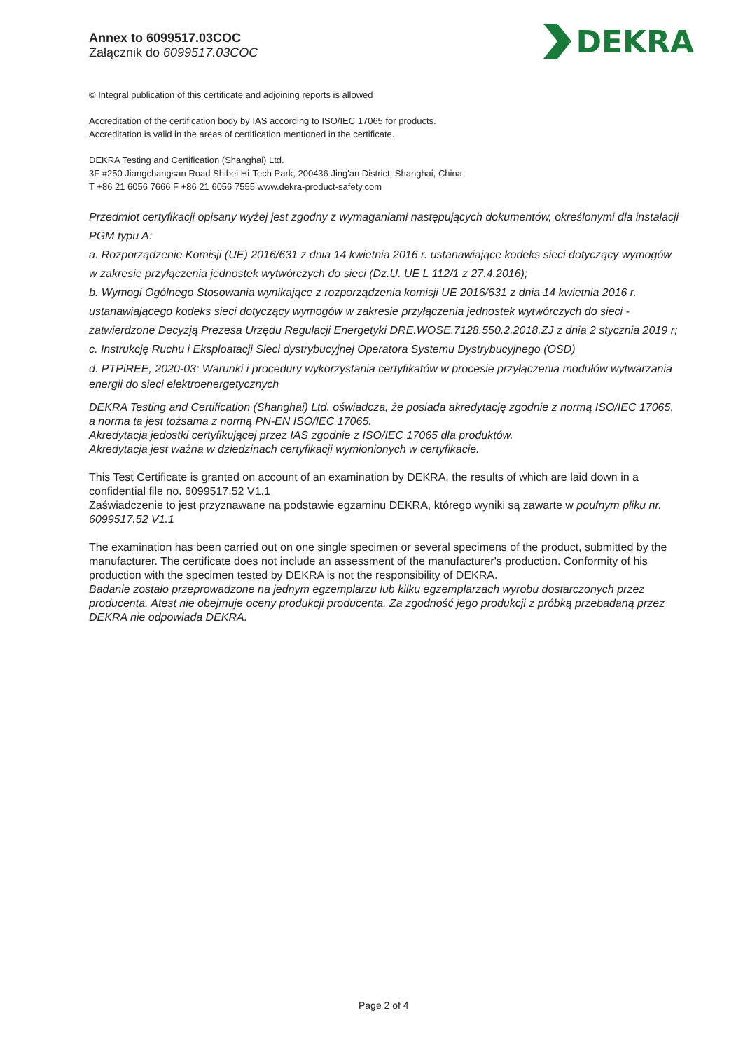Annex to 6099517.03COC
Załącznik do 6099517.03COC
DEKRA
© Integral publication of this certificate and adjoining reports is allowed
Accreditation of the certification body by IAS according to ISO/IEC 17065 for products.
Accreditation is valid in the areas of certification mentioned in the certificate.
DEKRA Testing and Certification (Shanghai) Ltd.
3F #250 Jiangchangsan Road Shibei Hi-Tech Park, 200436 Jing'an District, Shanghai, China
T +86 21 6056 7666 F +86 21 6056 7555 www.dekra-product-safety.com
Przedmiot certyfikacji opisany wyżej jest zgodny z wymaganiami następujących dokumentów, określonymi dla instalacji PGM typu A:
a. Rozporządzenie Komisji (UE) 2016/631 z dnia 14 kwietnia 2016 r. ustanawiające kodeks sieci dotyczący wymogów w zakresie przyłączenia jednostek wytwórczych do sieci (Dz.U. UE L 112/1 z 27.4.2016);
b. Wymogi Ogólnego Stosowania wynikające z rozporządzenia komisji UE 2016/631 z dnia 14 kwietnia 2016 r. ustanawiającego kodeks sieci dotyczący wymogów w zakresie przyłączenia jednostek wytwórczych do sieci - zatwierdzone Decyzją Prezesa Urzędu Regulacji Energetyki DRE.WOSE.7128.550.2.2018.ZJ z dnia 2 stycznia 2019 r;
c. Instrukcję Ruchu i Eksploatacji Sieci dystrybucyjnej Operatora Systemu Dystrybucyjnego (OSD)
d. PTPiREE, 2020-03: Warunki i procedury wykorzystania certyfikatów w procesie przyłączenia modułów wytwarzania energii do sieci elektroenergetycznych
DEKRA Testing and Certification (Shanghai) Ltd. oświadcza, że posiada akredytację zgodnie z normą ISO/IEC 17065, a norma ta jest tożsama z normą PN-EN ISO/IEC 17065.
Akredytacja jedostki certyfikującej przez IAS zgodnie z ISO/IEC 17065 dla produktów.
Akredytacja jest ważna w dziedzinach certyfikacji wymionionych w certyfikacie.
This Test Certificate is granted on account of an examination by DEKRA, the results of which are laid down in a confidential file no. 6099517.52 V1.1
Zaświadczenie to jest przyznawane na podstawie egzaminu DEKRA, którego wyniki są zawarte w poufnym pliku nr. 6099517.52 V1.1
The examination has been carried out on one single specimen or several specimens of the product, submitted by the manufacturer. The certificate does not include an assessment of the manufacturer's production. Conformity of his production with the specimen tested by DEKRA is not the responsibility of DEKRA.
Badanie zostało przeprowadzone na jednym egzemplarzu lub kilku egzemplarzach wyrobu dostarczonych przez producenta. Atest nie obejmuje oceny produkcji producenta. Za zgodność jego produkcji z próbką przebadaną przez DEKRA nie odpowiada DEKRA.
Page 2 of 4